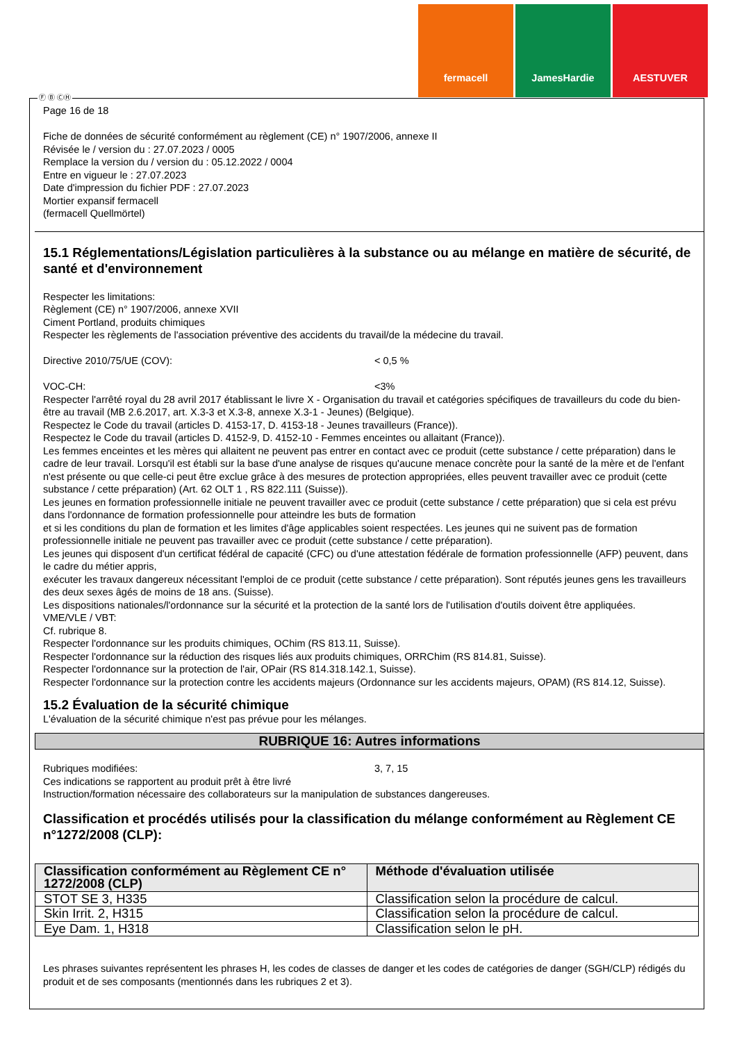fermacell JamesHardie AESTUVER
Ⓕ Ⓑ ⒸⒽ
Page 16 de 18
Fiche de données de sécurité conformément au règlement (CE) n° 1907/2006, annexe II
Révisée le / version du : 27.07.2023 / 0005
Remplace la version du / version du : 05.12.2022 / 0004
Entre en vigueur le : 27.07.2023
Date d'impression du fichier PDF : 27.07.2023
Mortier expansif fermacell
(fermacell Quellmörtel)
15.1 Réglementations/Législation particulières à la substance ou au mélange en matière de sécurité, de santé et d'environnement
Respecter les limitations:
Règlement (CE) n° 1907/2006, annexe XVII
Ciment Portland, produits chimiques
Respecter les règlements de l'association préventive des accidents du travail/de la médecine du travail.
Directive 2010/75/UE (COV): < 0,5 %
VOC-CH: <3%
Respecter l'arrêté royal du 28 avril 2017 établissant le livre X - Organisation du travail et catégories spécifiques de travailleurs du code du bien-être au travail (MB 2.6.2017, art. X.3-3 et X.3-8, annexe X.3-1 - Jeunes) (Belgique).
Respectez le Code du travail (articles D. 4153-17, D. 4153-18 - Jeunes travailleurs (France)).
Respectez le Code du travail (articles D. 4152-9, D. 4152-10 - Femmes enceintes ou allaitant (France)).
Les femmes enceintes et les mères qui allaitent ne peuvent pas entrer en contact avec ce produit (cette substance / cette préparation) dans le cadre de leur travail. Lorsqu'il est établi sur la base d'une analyse de risques qu'aucune menace concrète pour la santé de la mère et de l'enfant n'est présente ou que celle-ci peut être exclue grâce à des mesures de protection appropriées, elles peuvent travailler avec ce produit (cette substance / cette préparation) (Art. 62 OLT 1 , RS 822.111 (Suisse)).
Les jeunes en formation professionnelle initiale ne peuvent travailler avec ce produit (cette substance / cette préparation) que si cela est prévu dans l'ordonnance de formation professionnelle pour atteindre les buts de formation
et si les conditions du plan de formation et les limites d'âge applicables soient respectées. Les jeunes qui ne suivent pas de formation professionnelle initiale ne peuvent pas travailler avec ce produit (cette substance / cette préparation).
Les jeunes qui disposent d'un certificat fédéral de capacité (CFC) ou d'une attestation fédérale de formation professionnelle (AFP) peuvent, dans le cadre du métier appris,
exécuter les travaux dangereux nécessitant l'emploi de ce produit (cette substance / cette préparation). Sont réputés jeunes gens les travailleurs des deux sexes âgés de moins de 18 ans. (Suisse).
Les dispositions nationales/l'ordonnance sur la sécurité et la protection de la santé lors de l'utilisation d'outils doivent être appliquées.
VME/VLE / VBT:
Cf. rubrique 8.
Respecter l'ordonnance sur les produits chimiques, OChim (RS 813.11, Suisse).
Respecter l'ordonnance sur la réduction des risques liés aux produits chimiques, ORRChim (RS 814.81, Suisse).
Respecter l'ordonnance sur la protection de l'air, OPair (RS 814.318.142.1, Suisse).
Respecter l'ordonnance sur la protection contre les accidents majeurs (Ordonnance sur les accidents majeurs, OPAM) (RS 814.12, Suisse).
15.2 Évaluation de la sécurité chimique
L'évaluation de la sécurité chimique n'est pas prévue pour les mélanges.
RUBRIQUE 16: Autres informations
Rubriques modifiées: 3, 7, 15
Ces indications se rapportent au produit prêt à être livré
Instruction/formation nécessaire des collaborateurs sur la manipulation de substances dangereuses.
Classification et procédés utilisés pour la classification du mélange conformément au Règlement CE n°1272/2008 (CLP):
| Classification conformément au Règlement CE n° 1272/2008 (CLP) | Méthode d'évaluation utilisée |
| --- | --- |
| STOT SE 3, H335 | Classification selon la procédure de calcul. |
| Skin Irrit. 2, H315 | Classification selon la procédure de calcul. |
| Eye Dam. 1, H318 | Classification selon le pH. |
Les phrases suivantes représentent les phrases H, les codes de classes de danger et les codes de catégories de danger (SGH/CLP) rédigés du produit et de ses composants (mentionnés dans les rubriques 2 et 3).